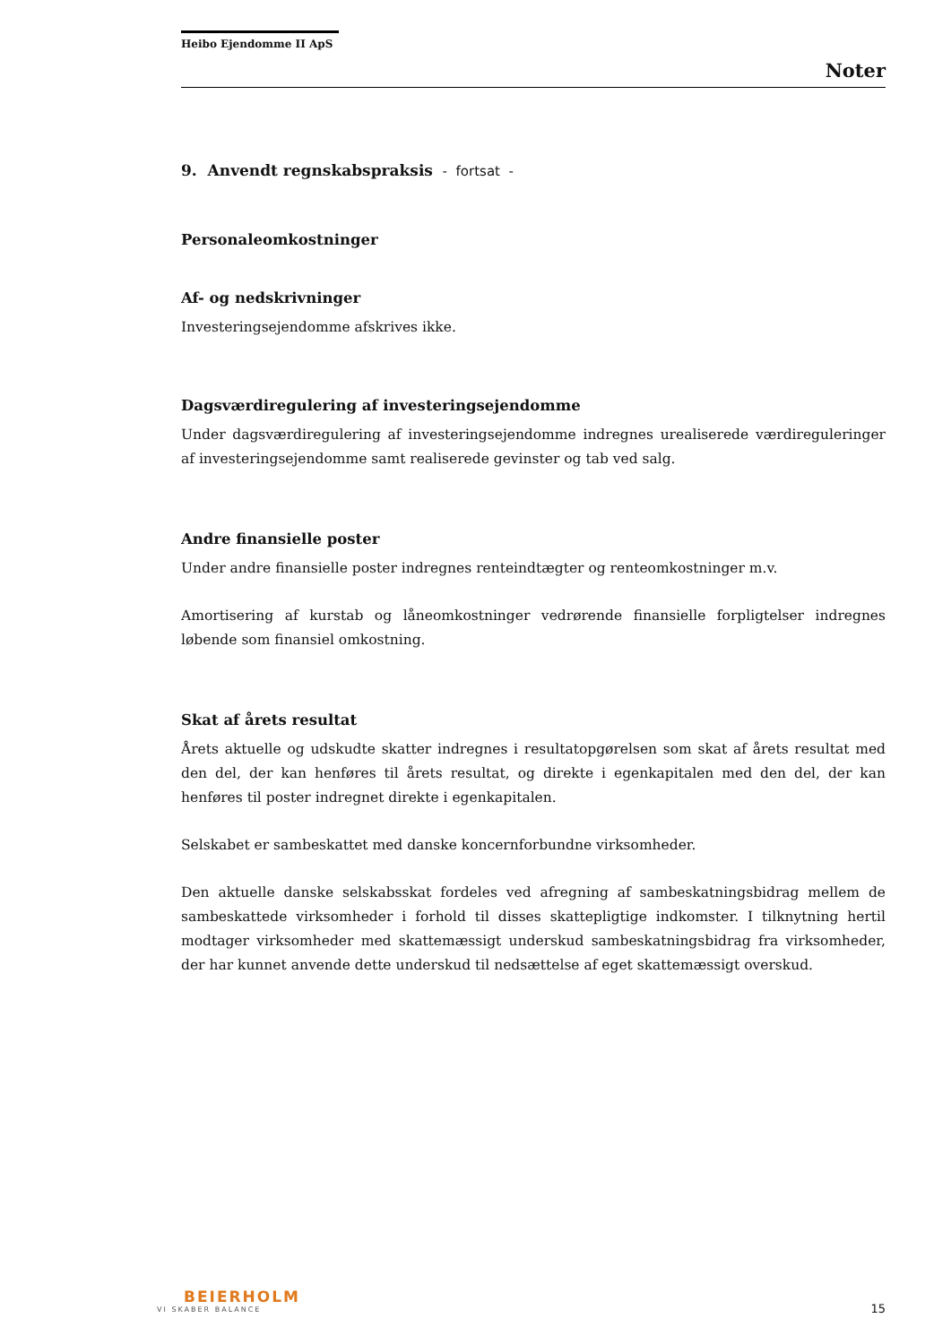Heibo Ejendomme II ApS
Noter
9. Anvendt regnskabspraksis - fortsat -
Personaleomkostninger
Af- og nedskrivninger
Investeringsejendomme afskrives ikke.
Dagsværdiregulering af investeringsejendomme
Under dagsværdiregulering af investeringsejendomme indregnes urealiserede værdireguleringer af investeringsejendomme samt realiserede gevinster og tab ved salg.
Andre finansielle poster
Under andre finansielle poster indregnes renteindtægter og renteomkostninger m.v.
Amortisering af kurstab og låneomkostninger vedrørende finansielle forpligtelser indregnes løbende som finansiel omkostning.
Skat af årets resultat
Årets aktuelle og udskudte skatter indregnes i resultatopgørelsen som skat af årets resultat med den del, der kan henføres til årets resultat, og direkte i egenkapitalen med den del, der kan henføres til poster indregnet direkte i egenkapitalen.
Selskabet er sambeskattet med danske koncernforbundne virksomheder.
Den aktuelle danske selskabsskat fordeles ved afregning af sambeskatningsbidrag mellem de sambeskattede virksomheder i forhold til disses skattepligtige indkomster. I tilknytning hertil modtager virksomheder med skattemæssigt underskud sambeskatningsbidrag fra virksomheder, der har kunnet anvende dette underskud til nedsættelse af eget skattemæssigt overskud.
BEIERHOLM
VI SKABER BALANCE
15